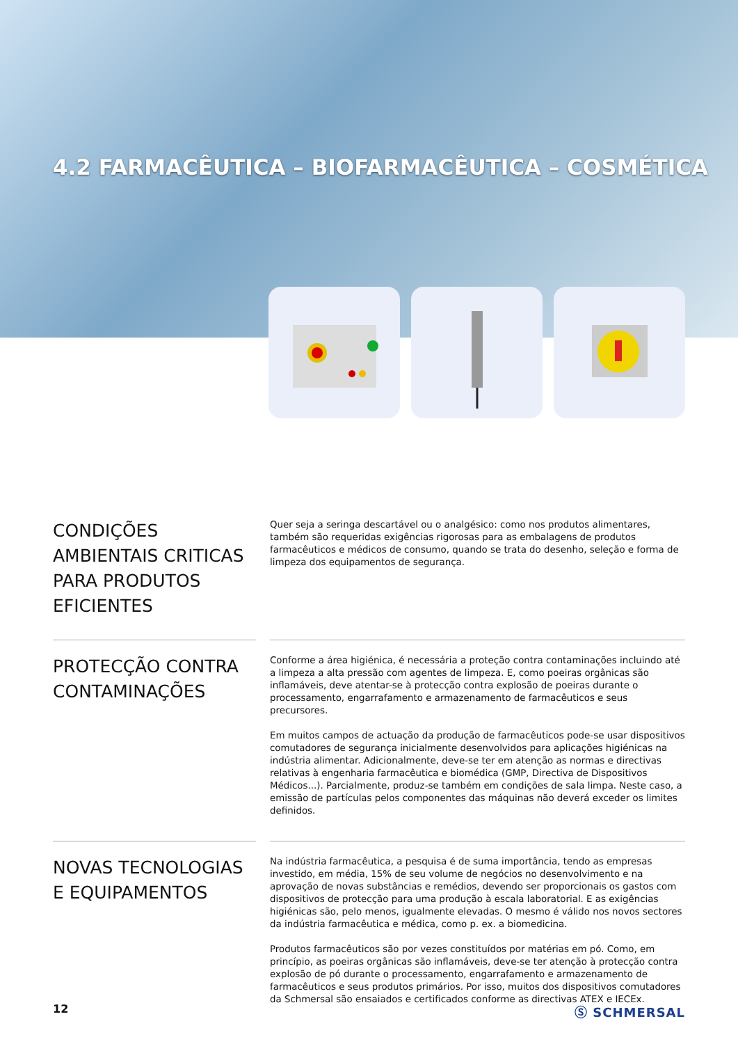4.2 FARMACÊUTICA – BIOFARMACÊUTICA – COSMÉTICA
CONDIÇÕES AMBIENTAIS CRITICAS PARA PRODUTOS EFICIENTES
Quer seja a seringa descartável ou o analgésico: como nos produtos alimentares, também são requeridas exigências rigorosas para as embalagens de produtos farmacêuticos e médicos de consumo, quando se trata do desenho, seleção e forma de limpeza dos equipamentos de segurança.
PROTECÇÃO CONTRA CONTAMINAÇÕES
Conforme a área higiénica, é necessária a proteção contra contaminações incluindo até a limpeza a alta pressão com agentes de limpeza. E, como poeiras orgânicas são inflamáveis, deve atentar-se à protecção contra explosão de poeiras durante o processamento, engarrafamento e armazenamento de farmacêuticos e seus precursores.
Em muitos campos de actuação da produção de farmacêuticos pode-se usar dispositivos comutadores de segurança inicialmente desenvolvidos para aplicações higiénicas na indústria alimentar. Adicionalmente, deve-se ter em atenção as normas e directivas relativas à engenharia farmacêutica e biomédica (GMP, Directiva de Dispositivos Médicos...). Parcialmente, produz-se também em condições de sala limpa. Neste caso, a emissão de partículas pelos componentes das máquinas não deverá exceder os limites definidos.
NOVAS TECNOLOGIAS E EQUIPAMENTOS
Na indústria farmacêutica, a pesquisa é de suma importância, tendo as empresas investido, em média, 15% de seu volume de negócios no desenvolvimento e na aprovação de novas substâncias e remédios, devendo ser proporcionais os gastos com dispositivos de protecção para uma produção à escala laboratorial. E as exigências higiénicas são, pelo menos, igualmente elevadas. O mesmo é válido nos novos sectores da indústria farmacêutica e médica, como p. ex. a biomedicina.
Produtos farmacêuticos são por vezes constituídos por matérias em pó. Como, em princípio, as poeiras orgânicas são inflamáveis, deve-se ter atenção à protecção contra explosão de pó durante o processamento, engarrafamento e armazenamento de farmacêuticos e seus produtos primários. Por isso, muitos dos dispositivos comutadores da Schmersal são ensaiados e certificados conforme as directivas ATEX e IECEx.
12 Ⓢ SCHMERSAL